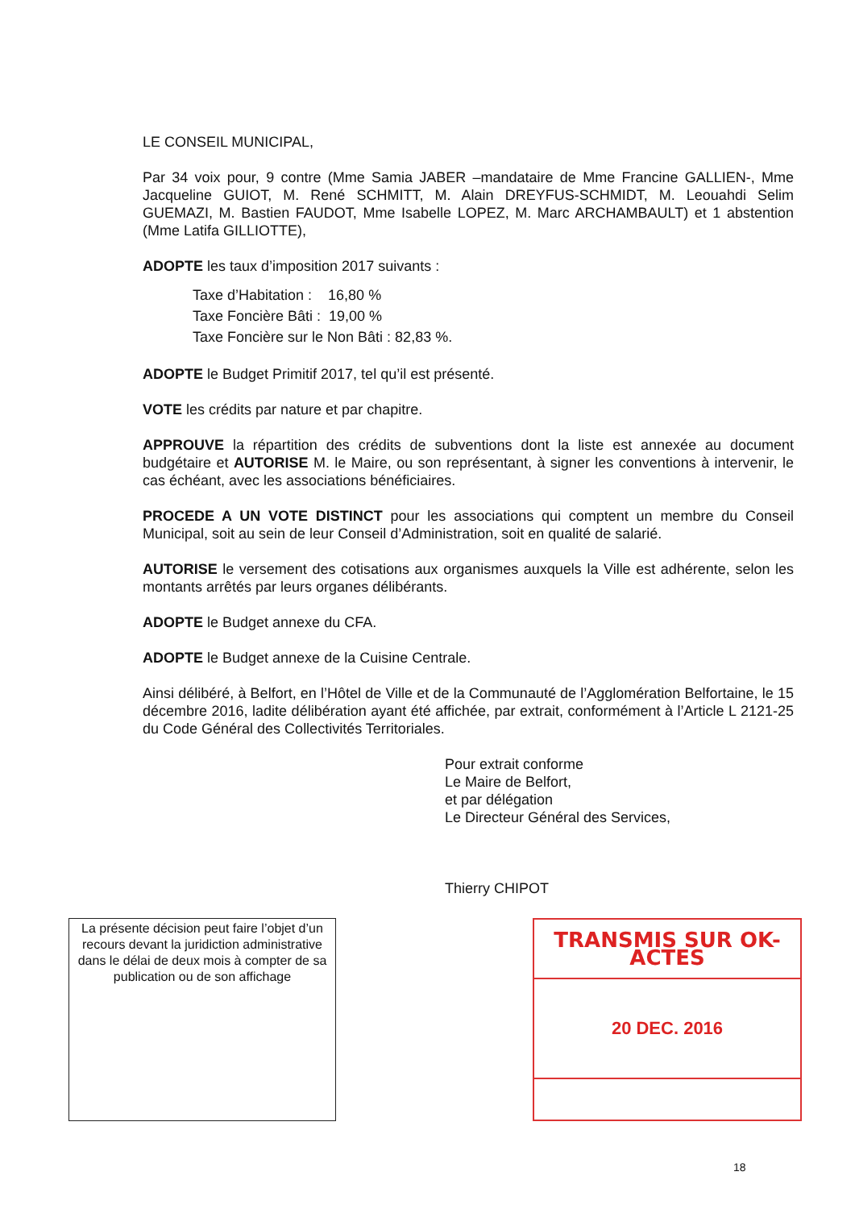LE CONSEIL MUNICIPAL,
Par 34 voix pour, 9 contre (Mme Samia JABER –mandataire de Mme Francine GALLIEN-, Mme Jacqueline GUIOT, M. René SCHMITT, M. Alain DREYFUS-SCHMIDT, M. Leouahdi Selim GUEMAZI, M. Bastien FAUDOT, Mme Isabelle LOPEZ, M. Marc ARCHAMBAULT) et 1 abstention (Mme Latifa GILLIOTTE),
ADOPTE les taux d’imposition 2017 suivants :
Taxe d’Habitation : 16,80 %
Taxe Foncière Bâti : 19,00 %
Taxe Foncière sur le Non Bâti : 82,83 %.
ADOPTE le Budget Primitif 2017, tel qu’il est présenté.
VOTE les crédits par nature et par chapitre.
APPROUVE la répartition des crédits de subventions dont la liste est annexée au document budgétaire et AUTORISE M. le Maire, ou son représentant, à signer les conventions à intervenir, le cas échéant, avec les associations bénéficiaires.
PROCEDE A UN VOTE DISTINCT pour les associations qui comptent un membre du Conseil Municipal, soit au sein de leur Conseil d’Administration, soit en qualité de salarié.
AUTORISE le versement des cotisations aux organismes auxquels la Ville est adhérente, selon les montants arrêtés par leurs organes délibérants.
ADOPTE le Budget annexe du CFA.
ADOPTE le Budget annexe de la Cuisine Centrale.
Ainsi délibéré, à Belfort, en l’Hôtel de Ville et de la Communauté de l’Agglomération Belfortaine, le 15 décembre 2016, ladite délibération ayant été affichée, par extrait, conformément à l’Article L 2121-25 du Code Général des Collectivités Territoriales.
Pour extrait conforme
Le Maire de Belfort,
et par délégation
Le Directeur Général des Services,
Thierry CHIPOT
La présente décision peut faire l’objet d’un recours devant la juridiction administrative dans le délai de deux mois à compter de sa publication ou de son affichage
TRANSMIS SUR OK-ACTES
20 DEC. 2016
18